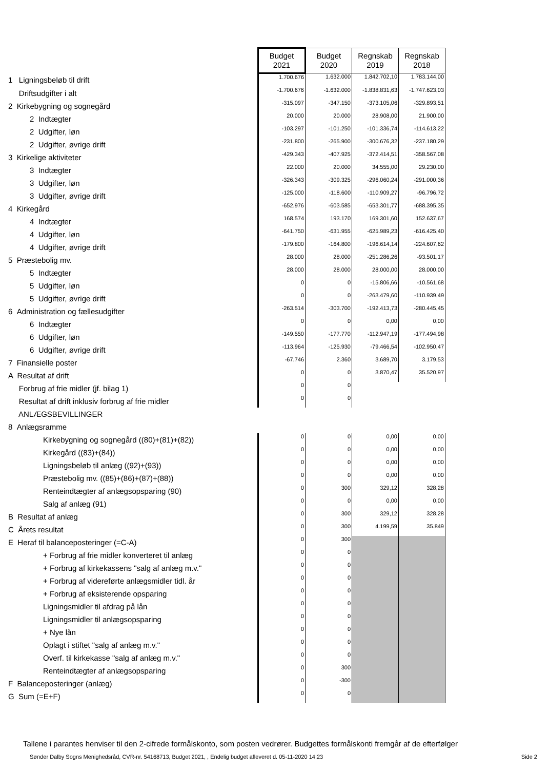| | Budget 2021 | Budget 2020 | Regnskab 2019 | Regnskab 2018 |
| 1 Ligningsbeløb til drift | 1.700.676 | 1.632.000 | 1.842.702,10 | 1.783.144,00 |
| Driftsudgifter i alt | -1.700.676 | -1.632.000 | -1.838.831,63 | -1.747.623,03 |
| 2 Kirkebygning og sognegård | -315.097 | -347.150 | -373.105,06 | -329.893,51 |
| 2 Indtægter | 20.000 | 20.000 | 28.908,00 | 21.900,00 |
| 2 Udgifter, løn | -103.297 | -101.250 | -101.336,74 | -114.613,22 |
| 2 Udgifter, øvrige drift | -231.800 | -265.900 | -300.676,32 | -237.180,29 |
| 3 Kirkelige aktiviteter | -429.343 | -407.925 | -372.414,51 | -358.567,08 |
| 3 Indtægter | 22.000 | 20.000 | 34.555,00 | 29.230,00 |
| 3 Udgifter, løn | -326.343 | -309.325 | -296.060,24 | -291.000,36 |
| 3 Udgifter, øvrige drift | -125.000 | -118.600 | -110.909,27 | -96.796,72 |
| 4 Kirkegård | -652.976 | -603.585 | -653.301,77 | -688.395,35 |
| 4 Indtægter | 168.574 | 193.170 | 169.301,60 | 152.637,67 |
| 4 Udgifter, løn | -641.750 | -631.955 | -625.989,23 | -616.425,40 |
| 4 Udgifter, øvrige drift | -179.800 | -164.800 | -196.614,14 | -224.607,62 |
| 5 Præstebolig mv. | 28.000 | 28.000 | -251.286,26 | -93.501,17 |
| 5 Indtægter | 28.000 | 28.000 | 28.000,00 | 28.000,00 |
| 5 Udgifter, løn | 0 | 0 | -15.806,66 | -10.561,68 |
| 5 Udgifter, øvrige drift | 0 | 0 | -263.479,60 | -110.939,49 |
| 6 Administration og fællesudgifter | -263.514 | -303.700 | -192.413,73 | -280.445,45 |
| 6 Indtægter | 0 | 0 | 0,00 | 0,00 |
| 6 Udgifter, løn | -149.550 | -177.770 | -112.947,19 | -177.494,98 |
| 6 Udgifter, øvrige drift | -113.964 | -125.930 | -79.466,54 | -102.950,47 |
| 7 Finansielle poster | -67.746 | 2.360 | 3.689,70 | 3.179,53 |
| A Resultat af drift | 0 | 0 | 3.870,47 | 35.520,97 |
| Forbrug af frie midler (jf. bilag 1) | 0 | 0 | | |
| Resultat af drift inklusiv forbrug af frie midler | 0 | 0 | | |
| ANLÆGSBEVILLINGER | | | | |
| 8 Anlægsramme | | | | |
| Kirkebygning og sognegård ((80)+(81)+(82)) | 0 | 0 | 0,00 | 0,00 |
| Kirkegård ((83)+(84)) | 0 | 0 | 0,00 | 0,00 |
| Ligningsbeløb til anlæg ((92)+(93)) | 0 | 0 | 0,00 | 0,00 |
| Præstebolig mv. ((85)+(86)+(87)+(88)) | 0 | 0 | 0,00 | 0,00 |
| Renteindtægter af anlægsopsparing (90) | 0 | 300 | 329,12 | 328,28 |
| Salg af anlæg (91) | 0 | 0 | 0,00 | 0,00 |
| B Resultat af anlæg | 0 | 300 | 329,12 | 328,28 |
| C Årets resultat | 0 | 300 | 4.199,59 | 35.849 |
| E Heraf til balanceposteringer (=C-A) | 0 | 300 | | |
| + Forbrug af frie midler konverteret til anlæg | 0 | 0 | | |
| + Forbrug af kirkekassens "salg af anlæg m.v." | 0 | 0 | | |
| + Forbrug af videreførte anlægsmidler tidl. år | 0 | 0 | | |
| + Forbrug af eksisterende opsparing | 0 | 0 | | |
| Ligningsmidler til afdrag på lån | 0 | 0 | | |
| Ligningsmidler til anlægsopsparing | 0 | 0 | | |
| + Nye lån | 0 | 0 | | |
| Oplagt i stiftet "salg af anlæg m.v." | 0 | 0 | | |
| Overf. til kirkekasse "salg af anlæg m.v." | 0 | 0 | | |
| Renteindtægter af anlægsopsparing | 0 | 300 | | |
| F Balanceposteringer (anlæg) | 0 | -300 | | |
| G Sum (=E+F) | 0 | 0 | | |
Tallene i parantes henviser til den 2-cifrede formålskonto, som posten vedrører. Budgettes formålskonti fremgår af de efterfølger
Sønder Dalby Sogns Menighedsråd, CVR-nr. 54168713, Budget 2021, , Endelig budget afleveret d. 05-11-2020 14:23 Side 2